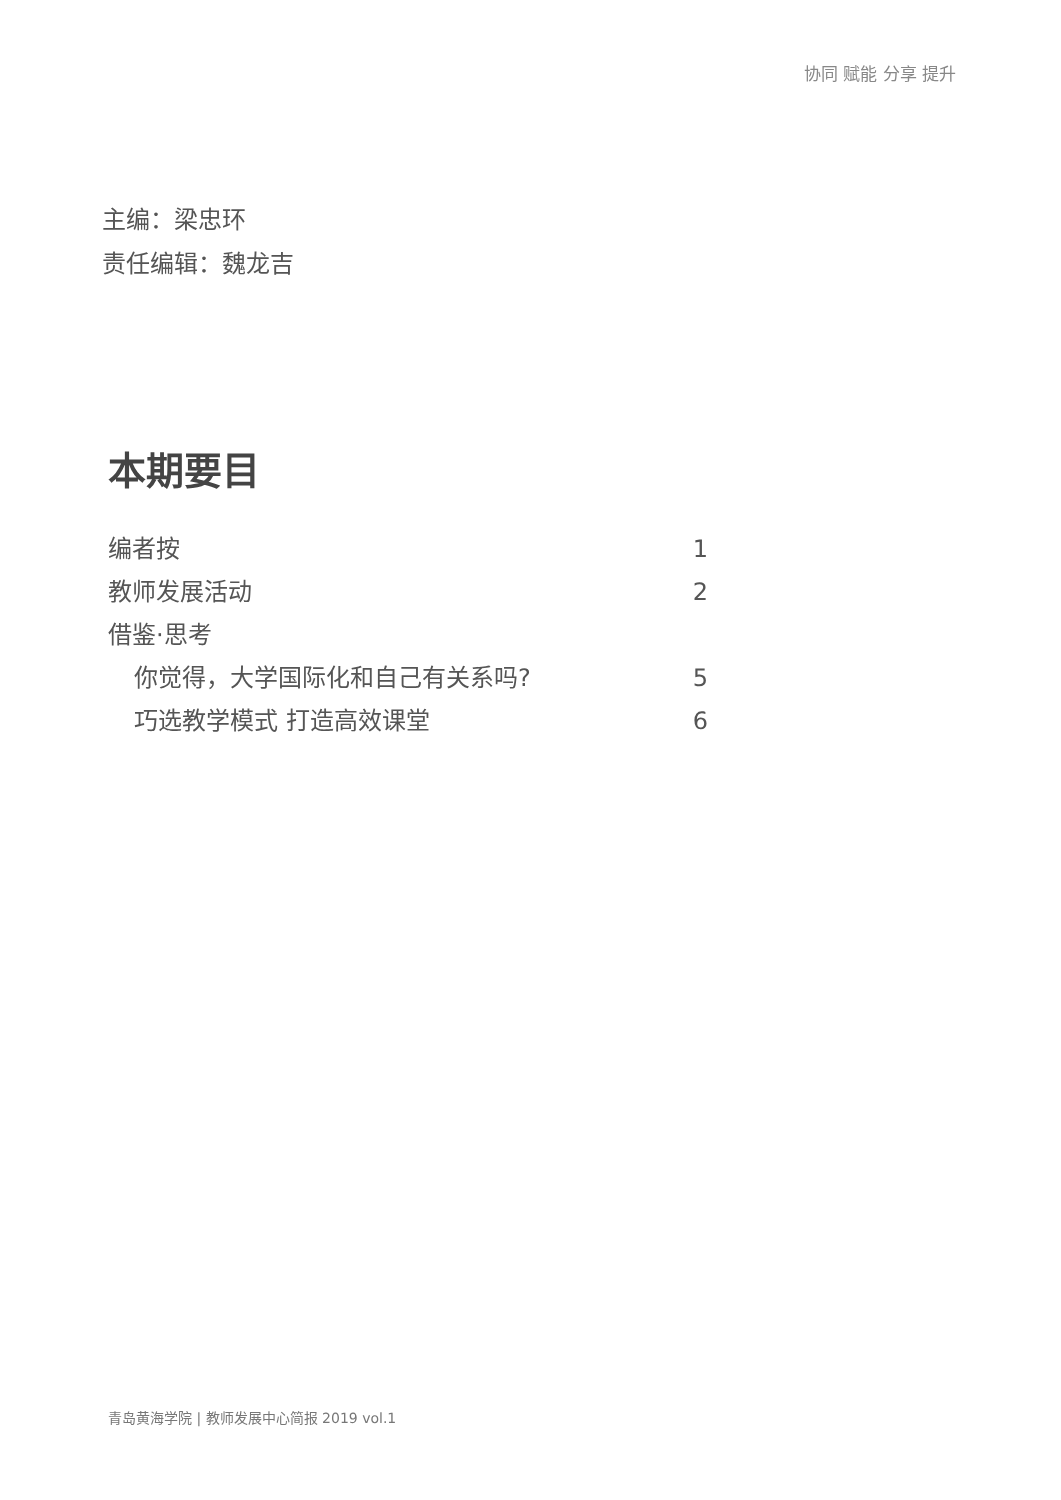协同 赋能 分享 提升
主编：梁忠环
责任编辑：魏龙吉
本期要目
编者按 1
教师发展活动 2
借鉴·思考
你觉得，大学国际化和自己有关系吗? 5
巧选教学模式 打造高效课堂 6
青岛黄海学院 | 教师发展中心简报 2019 vol.1